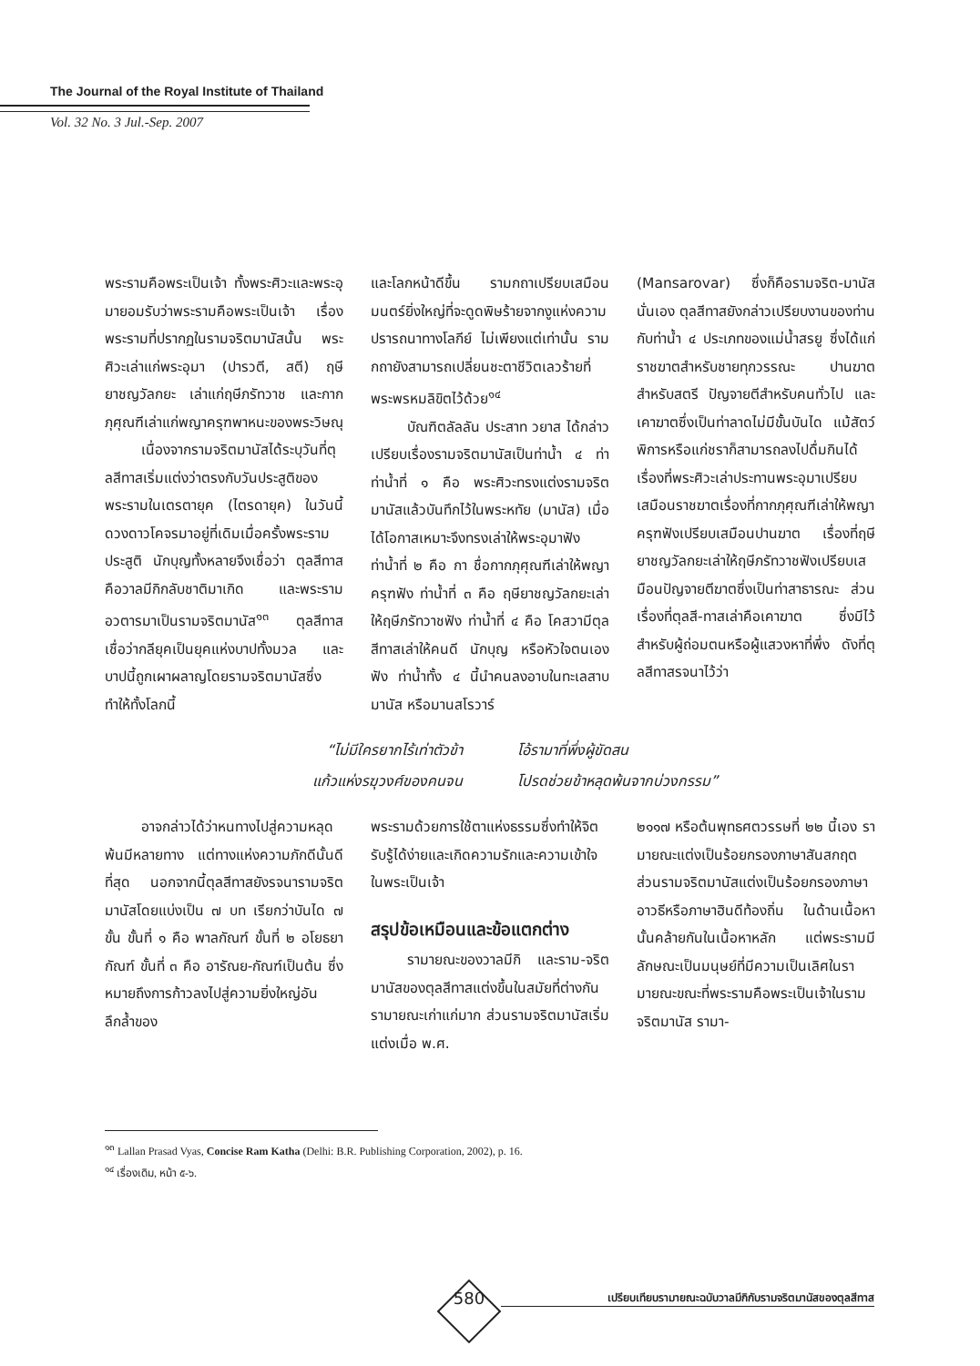The Journal of the Royal Institute of Thailand
Vol. 32 No. 3 Jul.-Sep. 2007
พระรามคือพระเป็นเจ้า ทั้งพระศิวะและพระอุมายอมรับว่าพระรามคือพระเป็นเจ้า เรื่องพระรามที่ปรากฏในรามจริตมานัสนั้น พระศิวะเล่าแก่พระอุมา (ปารวตี, สตี) ฤษียาชญวัลกยะ เล่าแก่ฤษีภรัทวาช และกากภุศุณฑีเล่าแก่พญาครุฑพาหนะของพระวิษณุ
เนื่องจากรามจริตมานัสได้ระบุวันที่ตุลสีทาสเริ่มแต่งว่าตรงกับวันประสูติของพระรามในเตรตายุค (ไตรดายุค) ในวันนี้ดวงดาวโคจรมาอยู่ที่เดิมเมื่อครั้งพระรามประสูติ นักบุญทั้งหลายจึงเชื่อว่า ตุลสีทาสคือวาลมีกิกลับชาติมาเกิด และพระรามอวตารมาเป็นรามจริตมานัส<sup>๑๓</sup> ตุลสีทาส เชื่อว่ากลียุคเป็นยุคแห่งบาปทั้งมวล และบาปนี้ถูกเผาผลาญโดยรามจริตมานัสซึ่งทำให้ทั้งโลกนี้
และโลกหน้าดีขึ้น รามกถาเปรียบเสมือนมนตร์ยิ่งใหญ่ที่จะดูดพิษร้ายจากงูแห่งความปรารถนาทางโลกีย์ ไม่เพียงแต่เท่านั้น รามกถายังสามารถเปลี่ยนชะตาชีวิตเลวร้ายที่พระพรหมลิขิตไว้ด้วย<sup>๑๔</sup>
บัณฑิตลัลลัน ประสาท วยาส ได้กล่าวเปรียบเรื่องรามจริตมานัสเป็นท่าน้ำ ๔ ท่า ท่าน้ำที่ ๑ คือ พระศิวะทรงแต่งรามจริตมานัสแล้วบันทึกไว้ในพระหทัย (มานัส) เมื่อได้โอกาสเหมาะจึงทรงเล่าให้พระอุมาฟัง ท่าน้ำที่ ๒ คือ กา ชื่อกากภุศุณฑีเล่าให้พญาครุฑฟัง ท่าน้ำที่ ๓ คือ ฤษียาชญวัลกยะเล่าให้ฤษีภรัทวาชฟัง ท่าน้ำที่ ๔ คือ โคสวามีตุลสีทาสเล่าให้คนดี นักบุญ หรือหัวใจตนเองฟัง ท่าน้ำทั้ง ๔ นี้นำคนลงอาบในทะเลสาบมานัส หรือมานสโรวาร์
(Mansarovar) ซึ่งก็คือรามจริต-มานัสนั่นเอง ตุลสีทาสยังกล่าวเปรียบงานของท่านกับท่าน้ำ ๔ ประเภทของแม่น้ำสรยู ซึ่งได้แก่ ราชฆาตสำหรับชายทุกวรรณะ ปานฆาตสำหรับสตรี ปัญจายตีสำหรับคนทั่วไป และเคาฆาตซึ่งเป็นท่าลาดไม่มีขั้นบันได แม้สัตว์พิการหรือแก่ชราก็สามารถลงไปดื่มกินได้ เรื่องที่พระศิวะเล่าประทานพระอุมาเปรียบเสมือนราชฆาตเรื่องที่กากภุศุณฑีเล่าให้พญาครุฑฟังเปรียบเสมือนปานฆาต เรื่องที่ฤษียาชญวัลกยะเล่าให้ฤษีภรัทวาชฟังเปรียบเสมือนปัญจายตีฆาตซึ่งเป็นท่าสาธารณะ ส่วนเรื่องที่ตุลสี-ทาสเล่าคือเคาฆาต ซึ่งมีไว้สำหรับผู้ถ่อมตนหรือผู้แสวงหาที่พึ่ง ดังที่ตุลสีทาสรจนาไว้ว่า
“ไม่มีใครยากไร้เท่าตัวข้า โอ้รามาที่พึ่งผู้ขัดสน แก้วแห่งรฆุวงศ์ของคนจน โปรดช่วยข้าหลุดพ้นจากบ่วงกรรม”
อาจกล่าวได้ว่าหนทางไปสู่ความหลุดพ้นมีหลายทาง แต่ทางแห่งความภักดีนั้นดีที่สุด นอกจากนี้ตุลสีทาสยังรจนารามจริตมานัสโดยแบ่งเป็น ๗ บท เรียกว่าบันได ๗ ขั้น ขั้นที่ ๑ คือ พาลกัณฑ์ ขั้นที่ ๒ อโยธยากัณฑ์ ขั้นที่ ๓ คือ อารัณย-กัณฑ์เป็นต้น ซึ่งหมายถึงการก้าวลงไปสู่ความยิ่งใหญ่อันลึกล้ำของ
พระรามด้วยการใช้ตาแห่งธรรมซึ่งทำให้จิตรับรู้ได้ง่ายและเกิดความรักและความเข้าใจในพระเป็นเจ้า
สรุปข้อเหมือนและข้อแตกต่าง
รามายณะของวาลมีกิ และราม-จริตมานัสของตุลสีทาสแต่งขึ้นในสมัยที่ต่างกัน รามายณะเก่าแก่มาก ส่วนรามจริตมานัสเริ่มแต่งเมื่อ พ.ศ.
๒๑๑๗ หรือต้นพุทธศตวรรษที่ ๒๒ นี้เอง รามายณะแต่งเป็นร้อยกรองภาษาสันสกฤต ส่วนรามจริตมานัสแต่งเป็นร้อยกรองภาษาอาวธีหรือภาษาฮินดีท้องถิ่น ในด้านเนื้อหานั้นคล้ายกันในเนื้อหาหลัก แต่พระรามมีลักษณะเป็นมนุษย์ที่มีความเป็นเลิศในรามายณะขณะที่พระรามคือพระเป็นเจ้าในรามจริตมานัส รามา-
<sup>๑๓</sup> Lallan Prasad Vyas, Concise Ram Katha (Delhi: B.R. Publishing Corporation, 2002), p. 16.
<sup>๑๔</sup> เรื่องเดิม, หน้า ๕-๖.
580
เปรียบเทียบรามายณะฉบับวาลมีกิกับรามจริตมานัสของตุลสีทาส